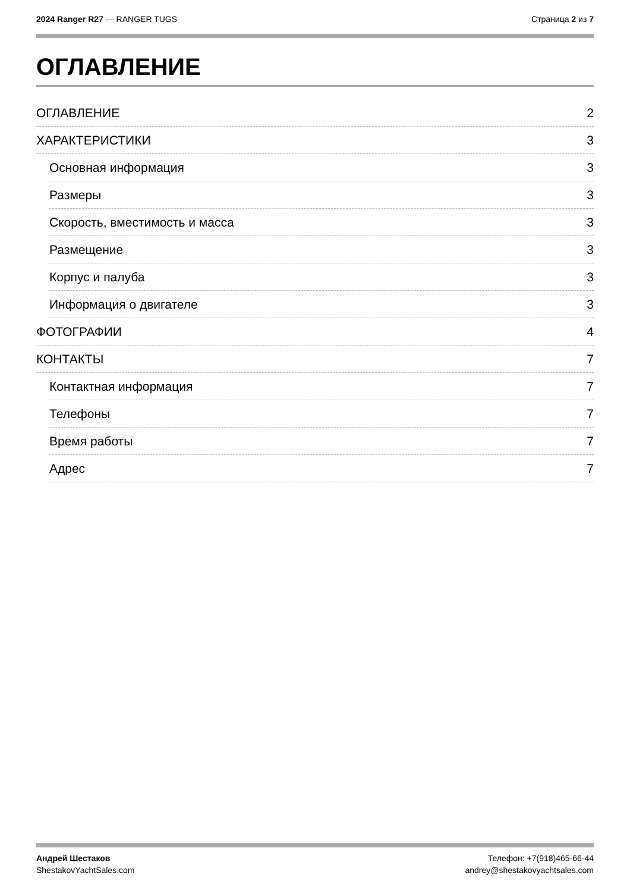2024 Ranger R27 — RANGER TUGS Страница 2 из 7
ОГЛАВЛЕНИЕ
ОГЛАВЛЕНИЕ 2
ХАРАКТЕРИСТИКИ 3
Основная информация 3
Размеры 3
Скорость, вместимость и масса 3
Размещение 3
Корпус и палуба 3
Информация о двигателе 3
ФОТОГРАФИИ 4
КОНТАКТЫ 7
Контактная информация 7
Телефоны 7
Время работы 7
Адрес 7
Андрей Шестаков
ShestakovYachtSales.com
Телефон: +7(918)465-66-44
andrey@shestakovyachtsales.com